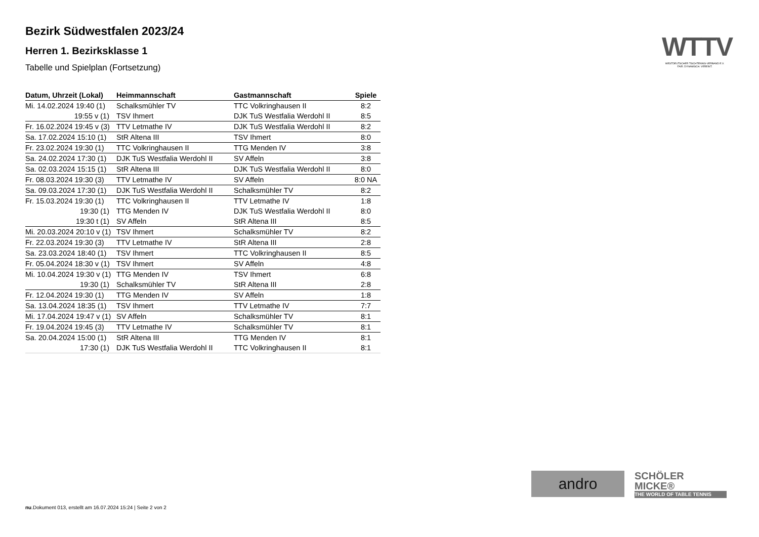Bezirk Südwestfalen 2023/24
Herren 1. Bezirksklasse 1
Tabelle und Spielplan (Fortsetzung)
| Datum, Uhrzeit (Lokal) | Heimmannschaft | Gastmannschaft | Spiele |
| --- | --- | --- | --- |
| Mi. 14.02.2024 19:40 (1) | Schalksmühler TV | TTC Volkringhausen II | 8:2 |
| 19:55 v (1) | TSV Ihmert | DJK TuS Westfalia Werdohl II | 8:5 |
| Fr. 16.02.2024 19:45 v (3) | TTV Letmathe IV | DJK TuS Westfalia Werdohl II | 8:2 |
| Sa. 17.02.2024 15:10 (1) | StR Altena III | TSV Ihmert | 8:0 |
| Fr. 23.02.2024 19:30 (1) | TTC Volkringhausen II | TTG Menden IV | 3:8 |
| Sa. 24.02.2024 17:30 (1) | DJK TuS Westfalia Werdohl II | SV Affeln | 3:8 |
| Sa. 02.03.2024 15:15 (1) | StR Altena III | DJK TuS Westfalia Werdohl II | 8:0 |
| Fr. 08.03.2024 19:30 (3) | TTV Letmathe IV | SV Affeln | 8:0 NA |
| Sa. 09.03.2024 17:30 (1) | DJK TuS Westfalia Werdohl II | Schalksmühler TV | 8:2 |
| Fr. 15.03.2024 19:30 (1) | TTC Volkringhausen II | TTV Letmathe IV | 1:8 |
| 19:30 (1) | TTG Menden IV | DJK TuS Westfalia Werdohl II | 8:0 |
| 19:30 t (1) | SV Affeln | StR Altena III | 8:5 |
| Mi. 20.03.2024 20:10 v (1) | TSV Ihmert | Schalksmühler TV | 8:2 |
| Fr. 22.03.2024 19:30 (3) | TTV Letmathe IV | StR Altena III | 2:8 |
| Sa. 23.03.2024 18:40 (1) | TSV Ihmert | TTC Volkringhausen II | 8:5 |
| Fr. 05.04.2024 18:30 v (1) | TSV Ihmert | SV Affeln | 4:8 |
| Mi. 10.04.2024 19:30 v (1) | TTG Menden IV | TSV Ihmert | 6:8 |
| 19:30 (1) | Schalksmühler TV | StR Altena III | 2:8 |
| Fr. 12.04.2024 19:30 (1) | TTG Menden IV | SV Affeln | 1:8 |
| Sa. 13.04.2024 18:35 (1) | TSV Ihmert | TTV Letmathe IV | 7:7 |
| Mi. 17.04.2024 19:47 v (1) | SV Affeln | Schalksmühler TV | 8:1 |
| Fr. 19.04.2024 19:45 (3) | TTV Letmathe IV | Schalksmühler TV | 8:1 |
| Sa. 20.04.2024 15:00 (1) | StR Altena III | TTG Menden IV | 8:1 |
| 17:30 (1) | DJK TuS Westfalia Werdohl II | TTC Volkringhausen II | 8:1 |
WTTV
WESTDEUTSCHER TISCHTENNIS-VERBAND E.V.
FAIR. DYNAMISCH. VEREINT.
andro
SCHÖLER
MICKE®
THE WORLD OF TABLE TENNIS
nu.Dokument 013, erstellt am 16.07.2024 15:24 | Seite 2 von 2